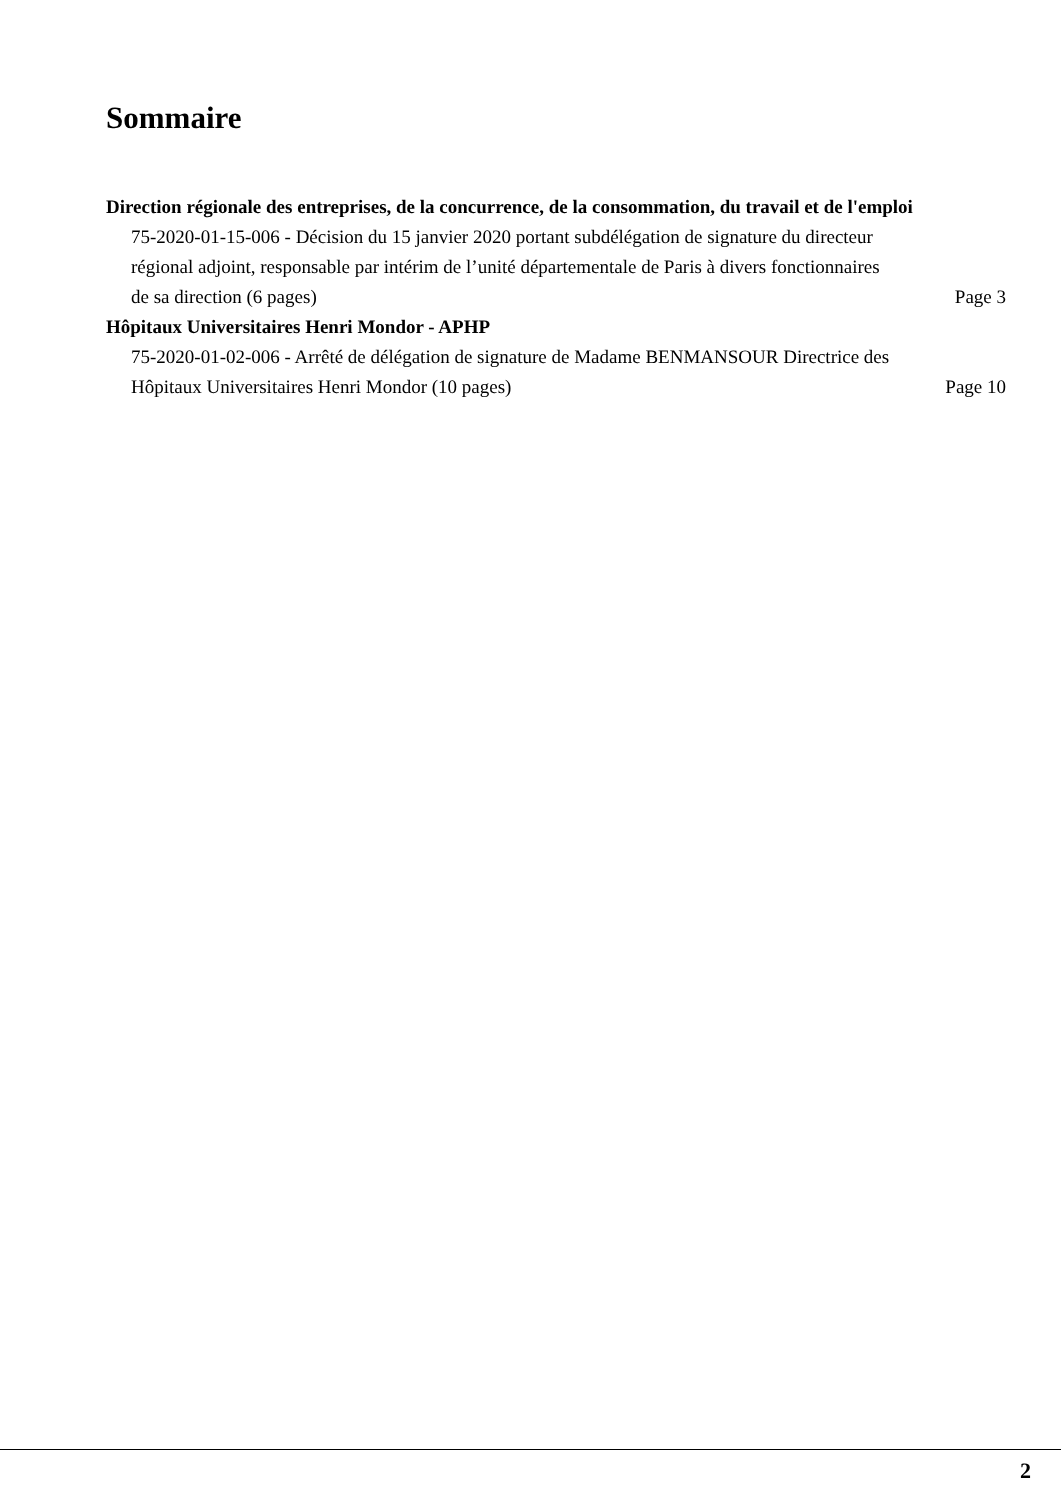Sommaire
Direction régionale des entreprises, de la concurrence, de la consommation, du travail et de l'emploi
75-2020-01-15-006 - Décision du 15 janvier 2020 portant subdélégation de signature du directeur régional adjoint, responsable par intérim de l’unité départementale de Paris à divers fonctionnaires de sa direction (6 pages)
Page 3
Hôpitaux Universitaires Henri Mondor - APHP
75-2020-01-02-006 - Arrêté de délégation de signature de Madame BENMANSOUR Directrice des Hôpitaux Universitaires Henri Mondor (10 pages)
Page 10
2